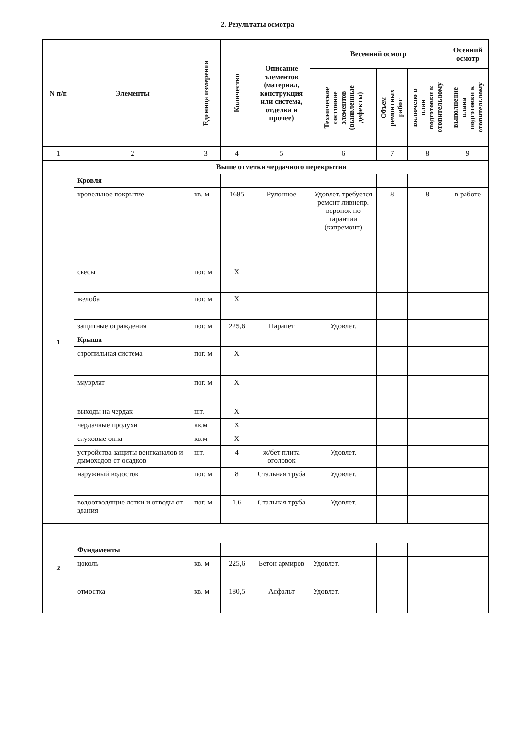2. Результаты осмотра
| N п/п | Элементы | Единица измерения | Количество | Описание элементов (материал, конструкция или система, отделка и прочее) | Весенний осмотр | | | Осенний осмотр |
| --- | --- | --- | --- | --- | --- | --- | --- | --- |
| | | | | | Техническое состояние элементов (выявленные дефекты) | Объем ремонтных работ | включено в план подготовки к отопительному | выполнение плана подготовки к отопительному |
| 1 | 2 | 3 | 4 | 5 | 6 | 7 | 8 | 9 |
| 1 | Выше отметки чердачного перекрытия | | | | | | | |
| | Кровля | | | | | | | |
| | кровельное покрытие | кв. м | 1685 | Рулонное | Удовлет. требуется ремонт ливнепр. воронок по гарантии (капремонт) | 8 | 8 | в работе |
| | свесы | пог. м | Х | | | | | |
| | желоба | пог. м | Х | | | | | |
| | защитные ограждения | пог. м | 225,6 | Парапет | Удовлет. | | | |
| | Крыша | | | | | | | |
| | стропильная система | пог. м | Х | | | | | |
| | мауэрлат | пог. м | Х | | | | | |
| | выходы на чердак | шт. | Х | | | | | |
| | чердачные продухи | кв.м | Х | | | | | |
| | слуховые окна | кв.м | Х | | | | | |
| | устройства защиты вентканалов и дымоходов от осадков | шт. | 4 | ж/бет плита оголовок | Удовлет. | | | |
| | наружный водосток | пог. м | 8 | Стальная труба | Удовлет. | | | |
| | водоотводящие лотки и отводы от здания | пог. м | 1,6 | Стальная труба | Удовлет. | | | |
| 2 | | | | | | | | |
| | Фундаменты | | | | | | | |
| | цоколь | кв. м | 225,6 | Бетон армиров | Удовлет. | | | |
| | отмостка | кв. м | 180,5 | Асфальт | Удовлет. | | | |